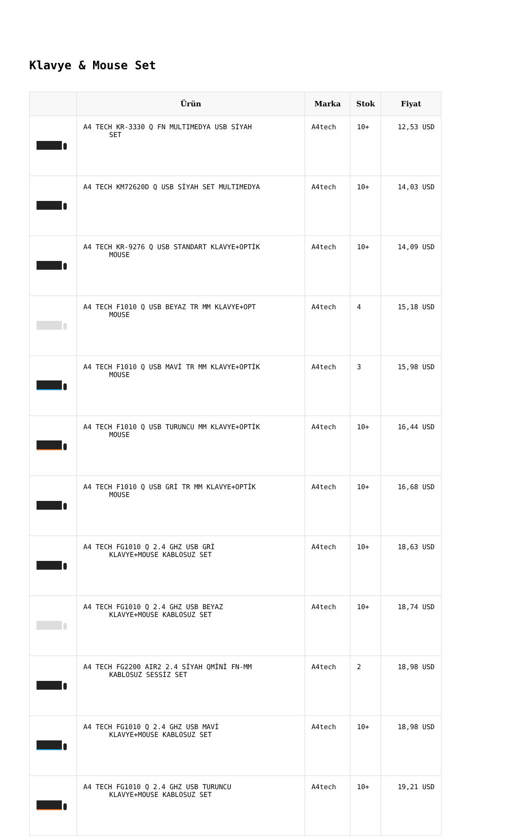Klavye & Mouse Set
| | Ürün | Marka | Stok | Fiyat |
| --- | --- | --- | --- | --- |
| | A4 TECH KR-3330 Q FN MULTIMEDYA USB SİYAH SET | A4tech | 10+ | 12,53 USD |
| | A4 TECH KM72620D Q USB SİYAH SET MULTIMEDYA | A4tech | 10+ | 14,03 USD |
| | A4 TECH KR-9276 Q USB STANDART KLAVYE+OPTİK MOUSE | A4tech | 10+ | 14,09 USD |
| | A4 TECH F1010 Q USB BEYAZ TR MM KLAVYE+OPT MOUSE | A4tech | 4 | 15,18 USD |
| | A4 TECH F1010 Q USB MAVİ TR MM KLAVYE+OPTİK MOUSE | A4tech | 3 | 15,98 USD |
| | A4 TECH F1010 Q USB TURUNCU MM KLAVYE+OPTİK MOUSE | A4tech | 10+ | 16,44 USD |
| | A4 TECH F1010 Q USB GRİ TR MM KLAVYE+OPTİK MOUSE | A4tech | 10+ | 16,68 USD |
| | A4 TECH FG1010 Q 2.4 GHZ USB GRİ KLAVYE+MOUSE KABLOSUZ SET | A4tech | 10+ | 18,63 USD |
| | A4 TECH FG1010 Q 2.4 GHZ USB BEYAZ KLAVYE+MOUSE KABLOSUZ SET | A4tech | 10+ | 18,74 USD |
| | A4 TECH FG2200 AIR2 2.4 SİYAH QMİNİ FN-MM KABLOSUZ SESSİZ SET | A4tech | 2 | 18,98 USD |
| | A4 TECH FG1010 Q 2.4 GHZ USB MAVİ KLAVYE+MOUSE KABLOSUZ SET | A4tech | 10+ | 18,98 USD |
| | A4 TECH FG1010 Q 2.4 GHZ USB TURUNCU KLAVYE+MOUSE KABLOSUZ SET | A4tech | 10+ | 19,21 USD |